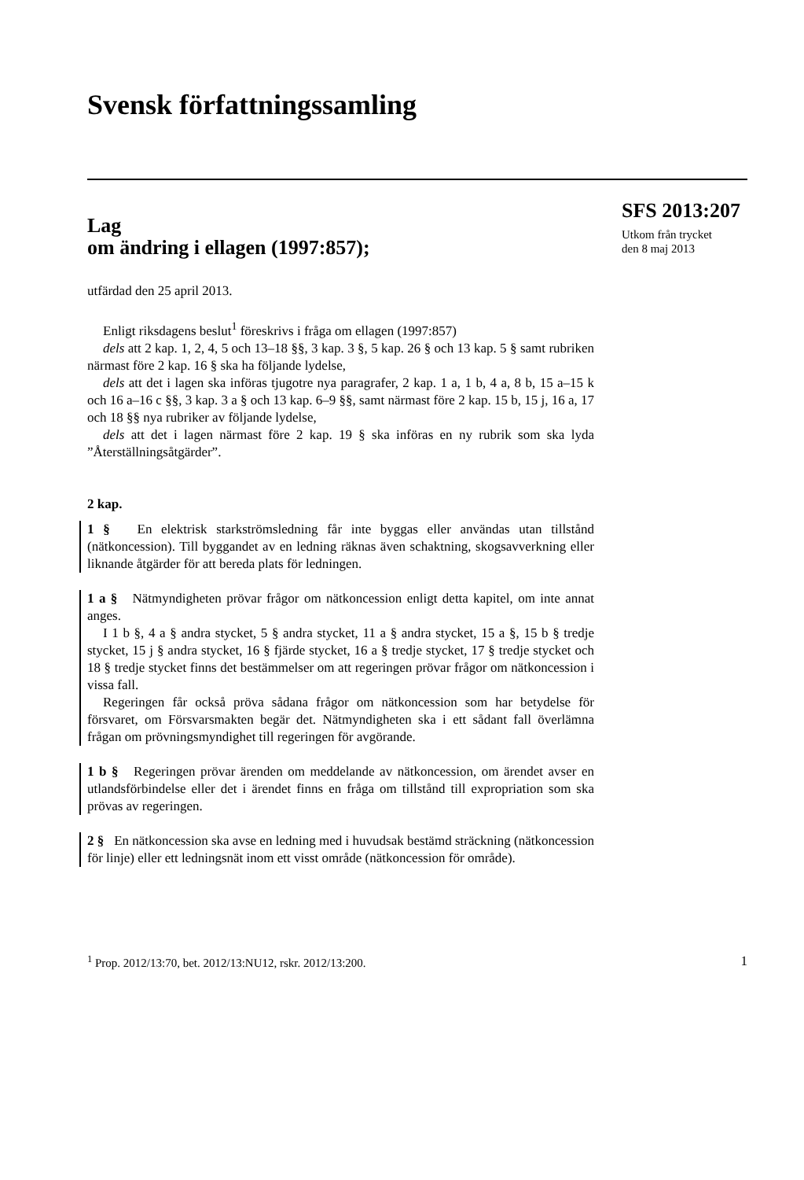Svensk författningssamling
Lag
om ändring i ellagen (1997:857);
utfärdad den 25 april 2013.
Enligt riksdagens beslut<sup>1</sup> föreskrivs i fråga om ellagen (1997:857)
dels att 2 kap. 1, 2, 4, 5 och 13–18 §§, 3 kap. 3 §, 5 kap. 26 § och 13 kap. 5 § samt rubriken närmast före 2 kap. 16 § ska ha följande lydelse,
dels att det i lagen ska införas tjugotre nya paragrafer, 2 kap. 1 a, 1 b, 4 a, 8 b, 15 a–15 k och 16 a–16 c §§, 3 kap. 3 a § och 13 kap. 6–9 §§, samt närmast före 2 kap. 15 b, 15 j, 16 a, 17 och 18 §§ nya rubriker av följande lydelse,
dels att det i lagen närmast före 2 kap. 19 § ska införas en ny rubrik som ska lyda ”Återställningsåtgärder”.
2 kap.
1 § En elektrisk starkströmsledning får inte byggas eller användas utan tillstånd (nätkoncession). Till byggandet av en ledning räknas även schaktning, skogsavverkning eller liknande åtgärder för att bereda plats för ledningen.
1 a § Nätmyndigheten prövar frågor om nätkoncession enligt detta kapitel, om inte annat anges.
I 1 b §, 4 a § andra stycket, 5 § andra stycket, 11 a § andra stycket, 15 a §, 15 b § tredje stycket, 15 j § andra stycket, 16 § fjärde stycket, 16 a § tredje stycket, 17 § tredje stycket och 18 § tredje stycket finns det bestämmelser om att regeringen prövar frågor om nätkoncession i vissa fall.
Regeringen får också pröva sådana frågor om nätkoncession som har betydelse för försvaret, om Försvarsmakten begär det. Nätmyndigheten ska i ett sådant fall överlämna frågan om prövningsmyndighet till regeringen för avgörande.
1 b § Regeringen prövar ärenden om meddelande av nätkoncession, om ärendet avser en utlandsförbindelse eller det i ärendet finns en fråga om tillstånd till expropriation som ska prövas av regeringen.
2 § En nätkoncession ska avse en ledning med i huvudsak bestämd sträckning (nätkoncession för linje) eller ett ledningsnät inom ett visst område (nätkoncession för område).
SFS 2013:207
Utkom från trycket
den 8 maj 2013
<sup>1</sup> Prop. 2012/13:70, bet. 2012/13:NU12, rskr. 2012/13:200. 1